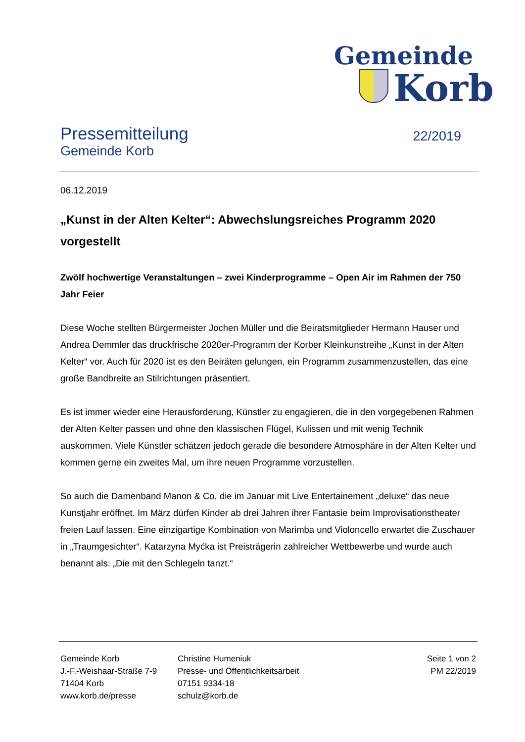Gemeinde
Korb
Pressemitteilung
Gemeinde Korb
22/2019
06.12.2019
„Kunst in der Alten Kelter“: Abwechslungsreiches Programm 2020 vorgestellt
Zwölf hochwertige Veranstaltungen – zwei Kinderprogramme – Open Air im Rahmen der 750 Jahr Feier
Diese Woche stellten Bürgermeister Jochen Müller und die Beiratsmitglieder Hermann Hauser und Andrea Demmler das druckfrische 2020er-Programm der Korber Kleinkunstreihe „Kunst in der Alten Kelter“ vor. Auch für 2020 ist es den Beiräten gelungen, ein Programm zusammenzustellen, das eine große Bandbreite an Stilrichtungen präsentiert.
Es ist immer wieder eine Herausforderung, Künstler zu engagieren, die in den vorgegebenen Rahmen der Alten Kelter passen und ohne den klassischen Flügel, Kulissen und mit wenig Technik auskommen. Viele Künstler schätzen jedoch gerade die besondere Atmosphäre in der Alten Kelter und kommen gerne ein zweites Mal, um ihre neuen Programme vorzustellen.
So auch die Damenband Manon & Co, die im Januar mit Live Entertainement „deluxe“ das neue Kunstjahr eröffnet. Im März dürfen Kinder ab drei Jahren ihrer Fantasie beim Improvisationstheater freien Lauf lassen. Eine einzigartige Kombination von Marimba und Violoncello erwartet die Zuschauer in „Traumgesichter“. Katarzyna Myćka ist Preisträgerin zahlreicher Wettbewerbe und wurde auch benannt als: „Die mit den Schlegeln tanzt.“
Gemeinde Korb
J.-F.-Weishaar-Straße 7-9
71404 Korb
www.korb.de/presse
Christine Humeniuk
Presse- und Öffentlichkeitsarbeit
07151 9334-18
schulz@korb.de
Seite 1 von 2
PM 22/2019